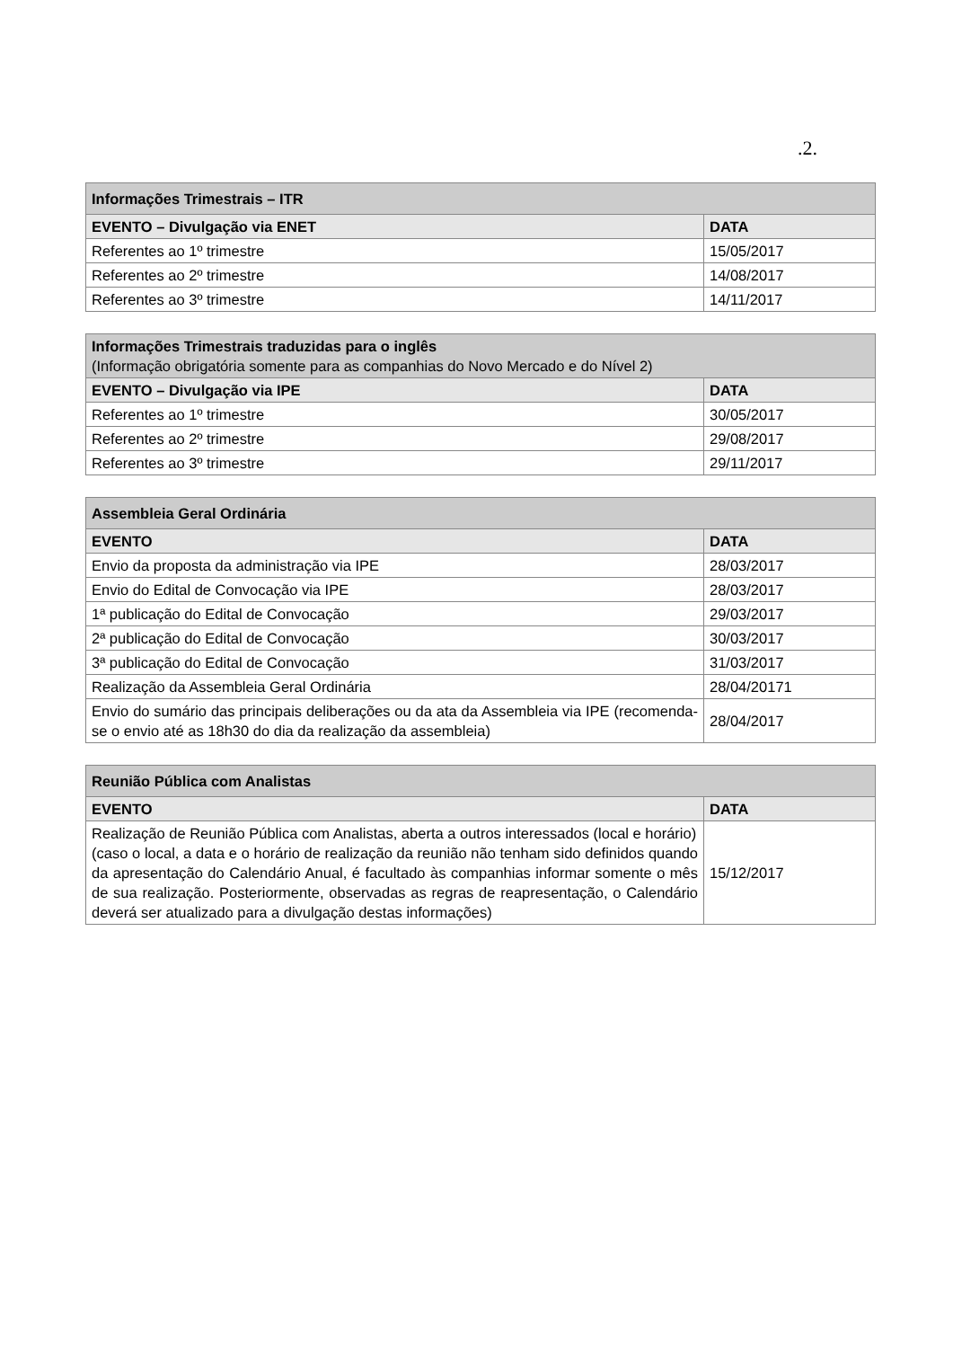.2.
| Informações Trimestrais – ITR | |
| --- | --- |
| EVENTO – Divulgação via ENET | DATA |
| Referentes ao 1º trimestre | 15/05/2017 |
| Referentes ao 2º trimestre | 14/08/2017 |
| Referentes ao 3º trimestre | 14/11/2017 |
| Informações Trimestrais traduzidas para o inglês (Informação obrigatória somente para as companhias do Novo Mercado e do Nível 2) | |
| --- | --- |
| EVENTO – Divulgação via IPE | DATA |
| Referentes ao 1º trimestre | 30/05/2017 |
| Referentes ao 2º trimestre | 29/08/2017 |
| Referentes ao 3º trimestre | 29/11/2017 |
| Assembleia Geral Ordinária | |
| --- | --- |
| EVENTO | DATA |
| Envio da proposta da administração via IPE | 28/03/2017 |
| Envio do Edital de Convocação via IPE | 28/03/2017 |
| 1ª publicação do Edital de Convocação | 29/03/2017 |
| 2ª publicação do Edital de Convocação | 30/03/2017 |
| 3ª publicação do Edital de Convocação | 31/03/2017 |
| Realização da Assembleia Geral Ordinária | 28/04/20171 |
| Envio do sumário das principais deliberações ou da ata da Assembleia via IPE (recomenda-se o envio até as 18h30 do dia da realização da assembleia) | 28/04/2017 |
| Reunião Pública com Analistas | |
| --- | --- |
| EVENTO | DATA |
| Realização de Reunião Pública com Analistas, aberta a outros interessados (local e horário) (caso o local, a data e o horário de realização da reunião não tenham sido definidos quando da apresentação do Calendário Anual, é facultado às companhias informar somente o mês de sua realização. Posteriormente, observadas as regras de reapresentação, o Calendário deverá ser atualizado para a divulgação destas informações) | 15/12/2017 |